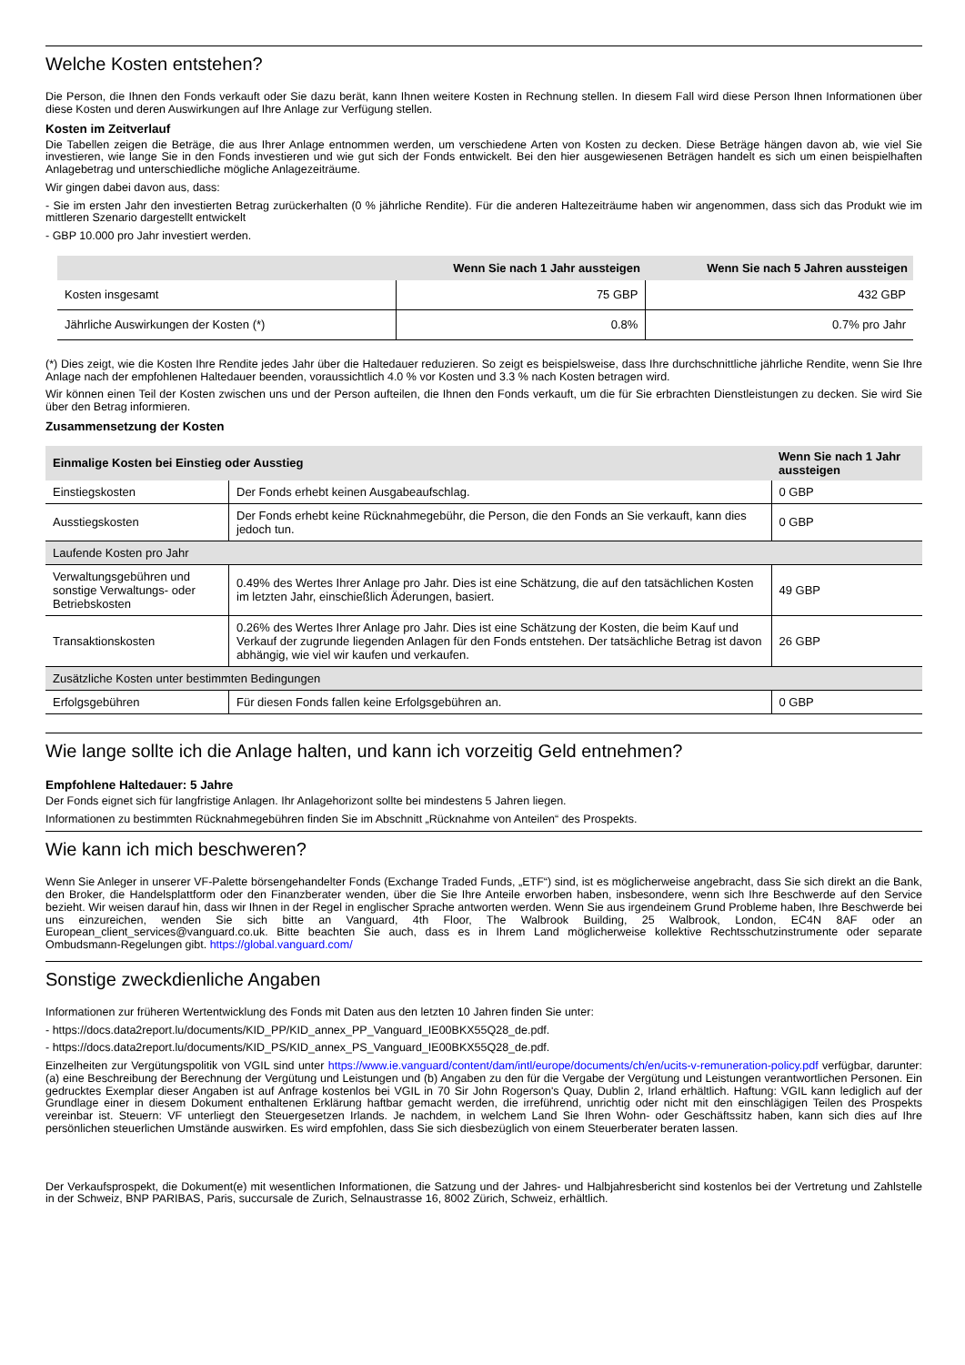Welche Kosten entstehen?
Die Person, die Ihnen den Fonds verkauft oder Sie dazu berät, kann Ihnen weitere Kosten in Rechnung stellen. In diesem Fall wird diese Person Ihnen Informationen über diese Kosten und deren Auswirkungen auf Ihre Anlage zur Verfügung stellen.
Kosten im Zeitverlauf
Die Tabellen zeigen die Beträge, die aus Ihrer Anlage entnommen werden, um verschiedene Arten von Kosten zu decken. Diese Beträge hängen davon ab, wie viel Sie investieren, wie lange Sie in den Fonds investieren und wie gut sich der Fonds entwickelt. Bei den hier ausgewiesenen Beträgen handelt es sich um einen beispielhaften Anlagebetrag und unterschiedliche mögliche Anlagezeiträume.
Wir gingen dabei davon aus, dass:
- Sie im ersten Jahr den investierten Betrag zurückerhalten (0 % jährliche Rendite). Für die anderen Haltezeiträume haben wir angenommen, dass sich das Produkt wie im mittleren Szenario dargestellt entwickelt
- GBP 10.000 pro Jahr investiert werden.
| | Wenn Sie nach 1 Jahr aussteigen | Wenn Sie nach 5 Jahren aussteigen |
| --- | --- | --- |
| Kosten insgesamt | 75 GBP | 432 GBP |
| Jährliche Auswirkungen der Kosten (*) | 0.8% | 0.7% pro Jahr |
(*) Dies zeigt, wie die Kosten Ihre Rendite jedes Jahr über die Haltedauer reduzieren. So zeigt es beispielsweise, dass Ihre durchschnittliche jährliche Rendite, wenn Sie Ihre Anlage nach der empfohlenen Haltedauer beenden, voraussichtlich 4.0 % vor Kosten und 3.3 % nach Kosten betragen wird.
Wir können einen Teil der Kosten zwischen uns und der Person aufteilen, die Ihnen den Fonds verkauft, um die für Sie erbrachten Dienstleistungen zu decken. Sie wird Sie über den Betrag informieren.
Zusammensetzung der Kosten
| Einmalige Kosten bei Einstieg oder Ausstieg | | Wenn Sie nach 1 Jahr aussteigen |
| --- | --- | --- |
| Einstiegskosten | Der Fonds erhebt keinen Ausgabeaufschlag. | 0 GBP |
| Ausstiegskosten | Der Fonds erhebt keine Rücknahmegebühr, die Person, die den Fonds an Sie verkauft, kann dies jedoch tun. | 0 GBP |
| Laufende Kosten pro Jahr | | |
| Verwaltungsgebühren und sonstige Verwaltungs- oder Betriebskosten | 0.49% des Wertes Ihrer Anlage pro Jahr. Dies ist eine Schätzung, die auf den tatsächlichen Kosten im letzten Jahr, einschießlich Äderungen, basiert. | 49 GBP |
| Transaktionskosten | 0.26% des Wertes Ihrer Anlage pro Jahr. Dies ist eine Schätzung der Kosten, die beim Kauf und Verkauf der zugrunde liegenden Anlagen für den Fonds entstehen. Der tatsächliche Betrag ist davon abhängig, wie viel wir kaufen und verkaufen. | 26 GBP |
| Zusätzliche Kosten unter bestimmten Bedingungen | | |
| Erfolgsgebühren | Für diesen Fonds fallen keine Erfolgsgebühren an. | 0 GBP |
Wie lange sollte ich die Anlage halten, und kann ich vorzeitig Geld entnehmen?
Empfohlene Haltedauer: 5 Jahre
Der Fonds eignet sich für langfristige Anlagen. Ihr Anlagehorizont sollte bei mindestens 5 Jahren liegen.
Informationen zu bestimmten Rücknahmegebühren finden Sie im Abschnitt „Rücknahme von Anteilen“ des Prospekts.
Wie kann ich mich beschweren?
Wenn Sie Anleger in unserer VF-Palette börsengehandelter Fonds (Exchange Traded Funds, „ETF“) sind, ist es möglicherweise angebracht, dass Sie sich direkt an die Bank, den Broker, die Handelsplattform oder den Finanzberater wenden, über die Sie Ihre Anteile erworben haben, insbesondere, wenn sich Ihre Beschwerde auf den Service bezieht. Wir weisen darauf hin, dass wir Ihnen in der Regel in englischer Sprache antworten werden. Wenn Sie aus irgendeinem Grund Probleme haben, Ihre Beschwerde bei uns einzureichen, wenden Sie sich bitte an Vanguard, 4th Floor, The Walbrook Building, 25 Walbrook, London, EC4N 8AF oder an European_client_services@vanguard.co.uk. Bitte beachten Sie auch, dass es in Ihrem Land möglicherweise kollektive Rechtsschutzinstrumente oder separate Ombudsmann-Regelungen gibt. https://global.vanguard.com/
Sonstige zweckdienliche Angaben
Informationen zur früheren Wertentwicklung des Fonds mit Daten aus den letzten 10 Jahren finden Sie unter:
- https://docs.data2report.lu/documents/KID_PP/KID_annex_PP_Vanguard_IE00BKX55Q28_de.pdf.
- https://docs.data2report.lu/documents/KID_PS/KID_annex_PS_Vanguard_IE00BKX55Q28_de.pdf.
Einzelheiten zur Vergütungspolitik von VGIL sind unter https://www.ie.vanguard/content/dam/intl/europe/documents/ch/en/ucits-v-remuneration-policy.pdf verfügbar, darunter: (a) eine Beschreibung der Berechnung der Vergütung und Leistungen und (b) Angaben zu den für die Vergabe der Vergütung und Leistungen verantwortlichen Personen. Ein gedrucktes Exemplar dieser Angaben ist auf Anfrage kostenlos bei VGIL in 70 Sir John Rogerson's Quay, Dublin 2, Irland erhältlich. Haftung: VGIL kann lediglich auf der Grundlage einer in diesem Dokument enthaltenen Erklärung haftbar gemacht werden, die irreführend, unrichtig oder nicht mit den einschlägigen Teilen des Prospekts vereinbar ist. Steuern: VF unterliegt den Steuergesetzen Irlands. Je nachdem, in welchem Land Sie Ihren Wohn- oder Geschäftssitz haben, kann sich dies auf Ihre persönlichen steuerlichen Umstände auswirken. Es wird empfohlen, dass Sie sich diesbezüglich von einem Steuerberater beraten lassen.
Der Verkaufsprospekt, die Dokument(e) mit wesentlichen Informationen, die Satzung und der Jahres- und Halbjahresbericht sind kostenlos bei der Vertretung und Zahlstelle in der Schweiz, BNP PARIBAS, Paris, succursale de Zurich, Selnaustrasse 16, 8002 Zürich, Schweiz, erhältlich.